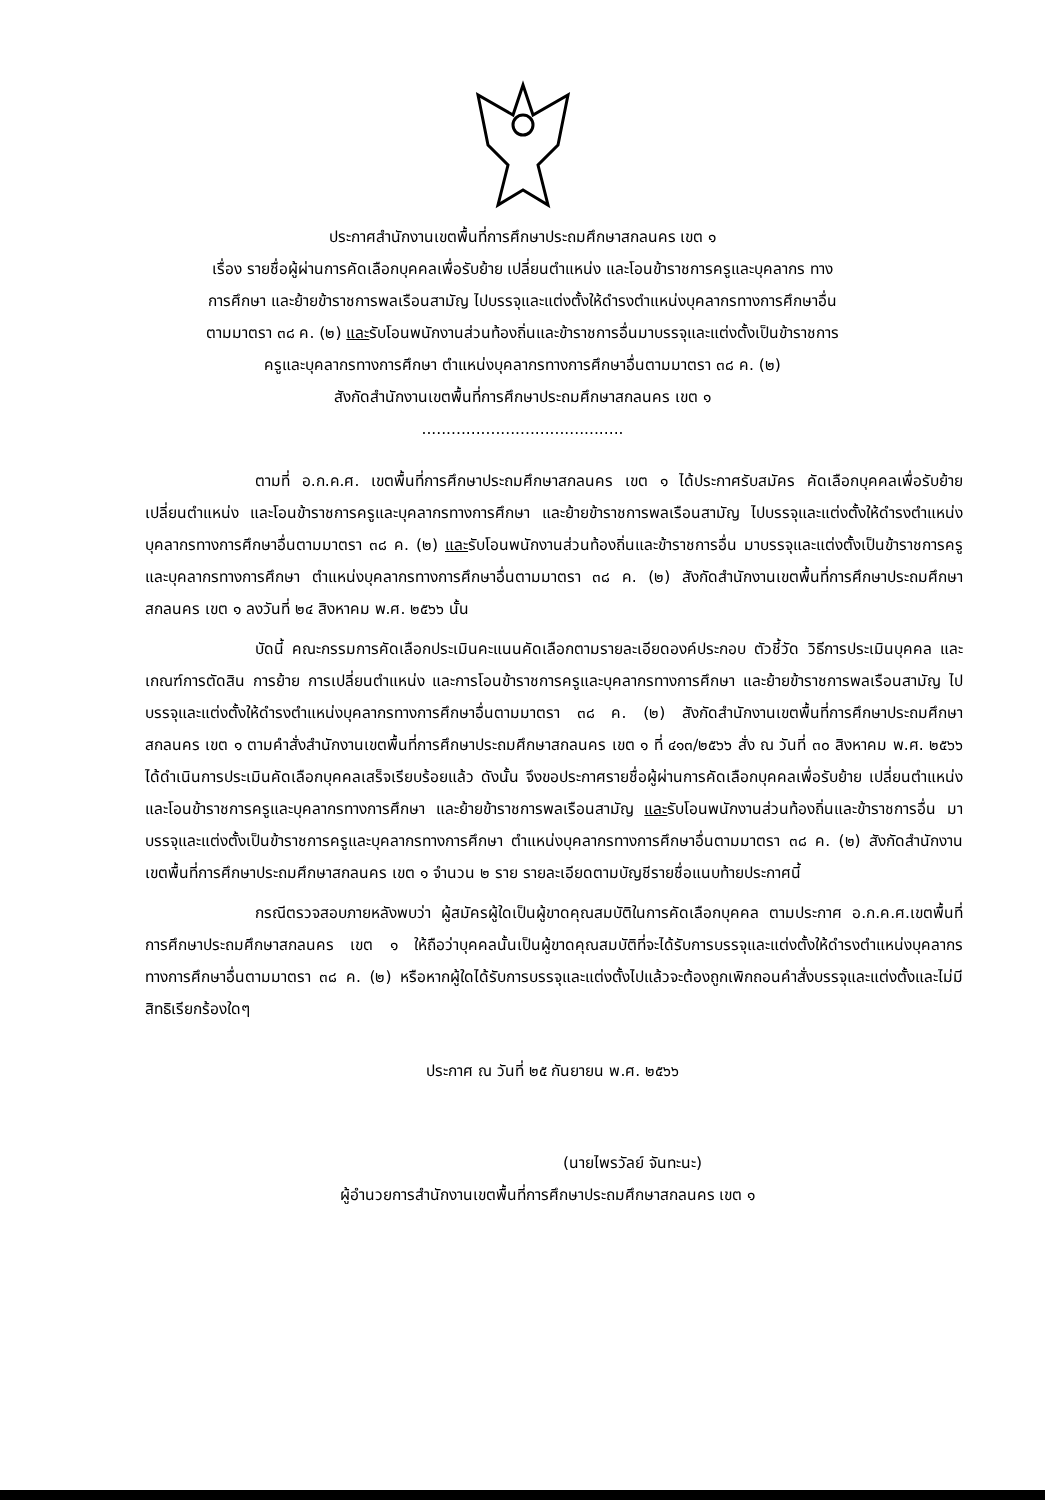ประกาศสำนักงานเขตพื้นที่การศึกษาประถมศึกษาสกลนคร เขต ๑
เรื่อง รายชื่อผู้ผ่านการคัดเลือกบุคคลเพื่อรับย้าย เปลี่ยนตำแหน่ง และโอนข้าราชการครูและบุคลากร ทาง
การศึกษา และย้ายข้าราชการพลเรือนสามัญ ไปบรรจุและแต่งตั้งให้ดำรงตำแหน่งบุคลากรทางการศึกษาอื่น
ตามมาตรา ๓๘ ค. (๒) และรับโอนพนักงานส่วนท้องถิ่นและข้าราชการอื่นมาบรรจุและแต่งตั้งเป็นข้าราชการ
ครูและบุคลากรทางการศึกษา ตำแหน่งบุคลากรทางการศึกษาอื่นตามมาตรา ๓๘ ค. (๒)
สังกัดสำนักงานเขตพื้นที่การศึกษาประถมศึกษาสกลนคร เขต ๑
.........................................
ตามที่ อ.ก.ค.ศ. เขตพื้นที่การศึกษาประถมศึกษาสกลนคร เขต ๑ ได้ประกาศรับสมัคร คัดเลือกบุคคลเพื่อรับย้าย เปลี่ยนตำแหน่ง และโอนข้าราชการครูและบุคลากรทางการศึกษา และย้ายข้าราชการพลเรือนสามัญ ไปบรรจุและแต่งตั้งให้ดำรงตำแหน่งบุคลากรทางการศึกษาอื่นตามมาตรา ๓๘ ค. (๒) และรับโอนพนักงานส่วนท้องถิ่นและข้าราชการอื่น มาบรรจุและแต่งตั้งเป็นข้าราชการครูและบุคลากรทางการศึกษา ตำแหน่งบุคลากรทางการศึกษาอื่นตามมาตรา ๓๘ ค. (๒) สังกัดสำนักงานเขตพื้นที่การศึกษาประถมศึกษาสกลนคร เขต ๑ ลงวันที่ ๒๔ สิงหาคม พ.ศ. ๒๕๖๖ นั้น
บัดนี้ คณะกรรมการคัดเลือกประเมินคะแนนคัดเลือกตามรายละเอียดองค์ประกอบ ตัวชี้วัด วิธีการประเมินบุคคล และเกณฑ์การตัดสิน การย้าย การเปลี่ยนตำแหน่ง และการโอนข้าราชการครูและบุคลากรทางการศึกษา และย้ายข้าราชการพลเรือนสามัญ ไปบรรจุและแต่งตั้งให้ดำรงตำแหน่งบุคลากรทางการศึกษาอื่นตามมาตรา ๓๘ ค. (๒) สังกัดสำนักงานเขตพื้นที่การศึกษาประถมศึกษาสกลนคร เขต ๑ ตามคำสั่งสำนักงานเขตพื้นที่การศึกษาประถมศึกษาสกลนคร เขต ๑ ที่ ๔๑๓/๒๕๖๖ สั่ง ณ วันที่ ๓๐ สิงหาคม พ.ศ. ๒๕๖๖ ได้ดำเนินการประเมินคัดเลือกบุคคลเสร็จเรียบร้อยแล้ว ดังนั้น จึงขอประกาศรายชื่อผู้ผ่านการคัดเลือกบุคคลเพื่อรับย้าย เปลี่ยนตำแหน่ง และโอนข้าราชการครูและบุคลากรทางการศึกษา และย้ายข้าราชการพลเรือนสามัญ และรับโอนพนักงานส่วนท้องถิ่นและข้าราชการอื่น มาบรรจุและแต่งตั้งเป็นข้าราชการครูและบุคลากรทางการศึกษา ตำแหน่งบุคลากรทางการศึกษาอื่นตามมาตรา ๓๘ ค. (๒) สังกัดสำนักงานเขตพื้นที่การศึกษาประถมศึกษาสกลนคร เขต ๑ จำนวน ๒ ราย รายละเอียดตามบัญชีรายชื่อแนบท้ายประกาศนี้
กรณีตรวจสอบภายหลังพบว่า ผู้สมัครผู้ใดเป็นผู้ขาดคุณสมบัติในการคัดเลือกบุคคล ตามประกาศ อ.ก.ค.ศ.เขตพื้นที่การศึกษาประถมศึกษาสกลนคร เขต ๑ ให้ถือว่าบุคคลนั้นเป็นผู้ขาดคุณสมบัติที่จะได้รับการบรรจุและแต่งตั้งให้ดำรงตำแหน่งบุคลากรทางการศึกษาอื่นตามมาตรา ๓๘ ค. (๒) หรือหากผู้ใดได้รับการบรรจุและแต่งตั้งไปแล้วจะต้องถูกเพิกถอนคำสั่งบรรจุและแต่งตั้งและไม่มีสิทธิเรียกร้องใดๆ
ประกาศ ณ วันที่ ๒๕ กันยายน พ.ศ. ๒๕๖๖
(นายไพรวัลย์ จันทะนะ)
ผู้อำนวยการสำนักงานเขตพื้นที่การศึกษาประถมศึกษาสกลนคร เขต ๑